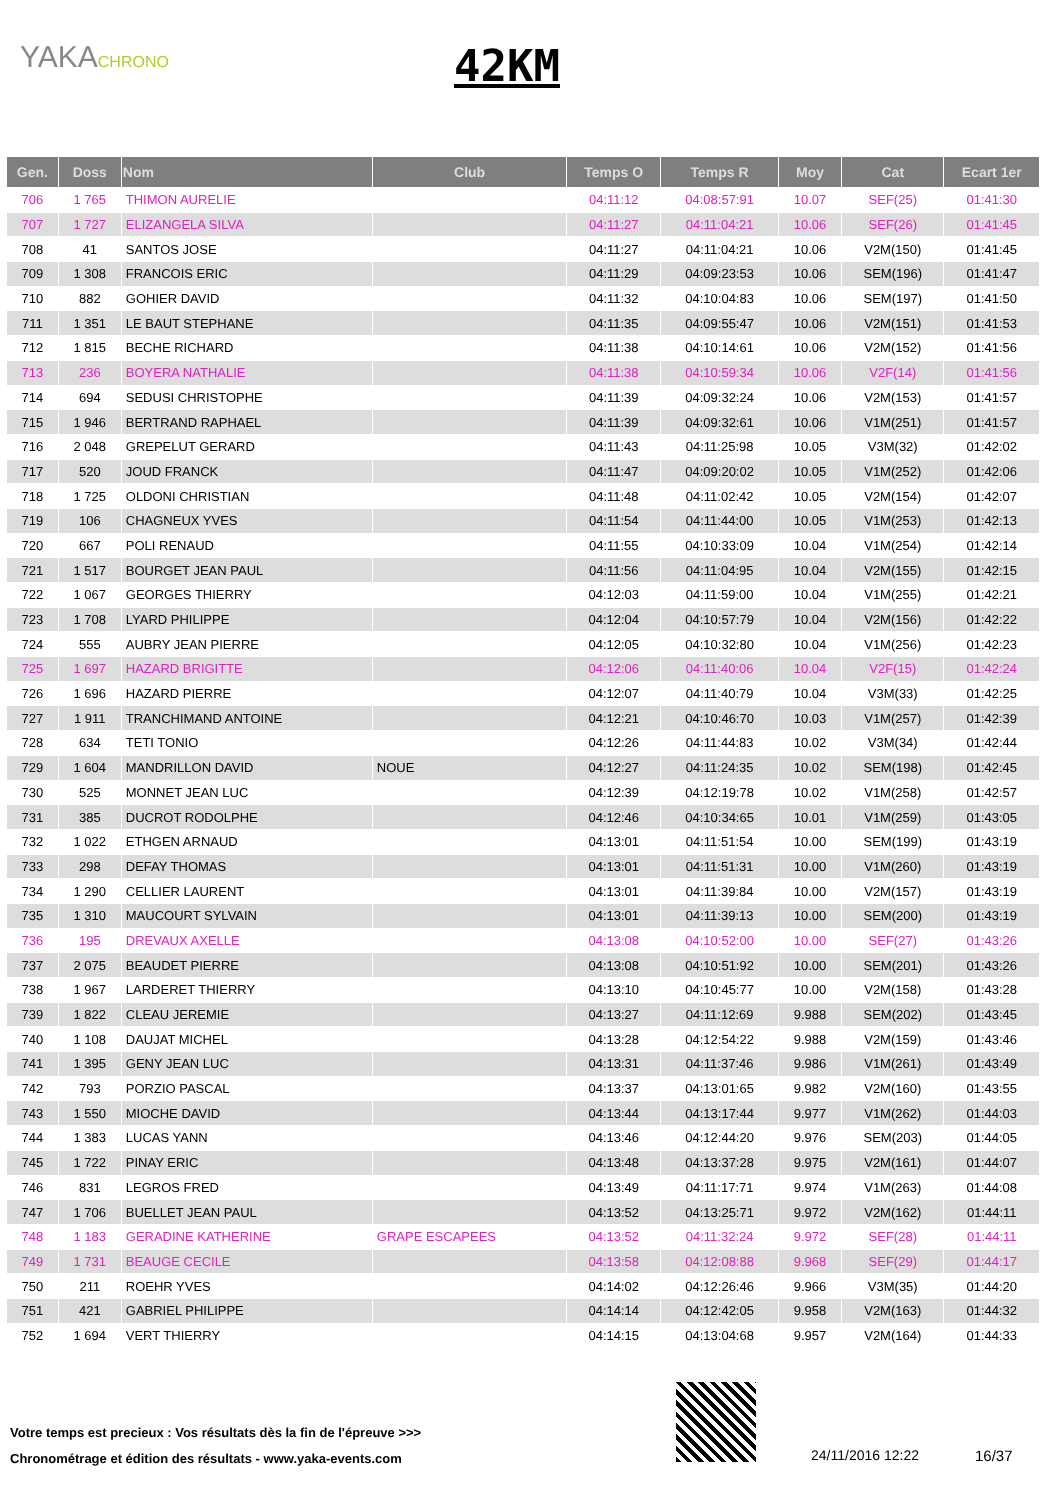YAKACHRONO 42KM
| Gen. | Doss | Nom | Club | Temps O | Temps R | Moy | Cat | Ecart 1er |
| --- | --- | --- | --- | --- | --- | --- | --- | --- |
| 706 | 1 765 | THIMON AURELIE | | 04:11:12 | 04:08:57:91 | 10.07 | SEF(25) | 01:41:30 |
| 707 | 1 727 | ELIZANGELA SILVA | | 04:11:27 | 04:11:04:21 | 10.06 | SEF(26) | 01:41:45 |
| 708 | 41 | SANTOS JOSE | | 04:11:27 | 04:11:04:21 | 10.06 | V2M(150) | 01:41:45 |
| 709 | 1 308 | FRANCOIS ERIC | | 04:11:29 | 04:09:23:53 | 10.06 | SEM(196) | 01:41:47 |
| 710 | 882 | GOHIER DAVID | | 04:11:32 | 04:10:04:83 | 10.06 | SEM(197) | 01:41:50 |
| 711 | 1 351 | LE BAUT STEPHANE | | 04:11:35 | 04:09:55:47 | 10.06 | V2M(151) | 01:41:53 |
| 712 | 1 815 | BECHE RICHARD | | 04:11:38 | 04:10:14:61 | 10.06 | V2M(152) | 01:41:56 |
| 713 | 236 | BOYERA NATHALIE | | 04:11:38 | 04:10:59:34 | 10.06 | V2F(14) | 01:41:56 |
| 714 | 694 | SEDUSI CHRISTOPHE | | 04:11:39 | 04:09:32:24 | 10.06 | V2M(153) | 01:41:57 |
| 715 | 1 946 | BERTRAND RAPHAEL | | 04:11:39 | 04:09:32:61 | 10.06 | V1M(251) | 01:41:57 |
| 716 | 2 048 | GREPELUT GERARD | | 04:11:43 | 04:11:25:98 | 10.05 | V3M(32) | 01:42:02 |
| 717 | 520 | JOUD FRANCK | | 04:11:47 | 04:09:20:02 | 10.05 | V1M(252) | 01:42:06 |
| 718 | 1 725 | OLDONI CHRISTIAN | | 04:11:48 | 04:11:02:42 | 10.05 | V2M(154) | 01:42:07 |
| 719 | 106 | CHAGNEUX YVES | | 04:11:54 | 04:11:44:00 | 10.05 | V1M(253) | 01:42:13 |
| 720 | 667 | POLI RENAUD | | 04:11:55 | 04:10:33:09 | 10.04 | V1M(254) | 01:42:14 |
| 721 | 1 517 | BOURGET JEAN PAUL | | 04:11:56 | 04:11:04:95 | 10.04 | V2M(155) | 01:42:15 |
| 722 | 1 067 | GEORGES THIERRY | | 04:12:03 | 04:11:59:00 | 10.04 | V1M(255) | 01:42:21 |
| 723 | 1 708 | LYARD PHILIPPE | | 04:12:04 | 04:10:57:79 | 10.04 | V2M(156) | 01:42:22 |
| 724 | 555 | AUBRY JEAN PIERRE | | 04:12:05 | 04:10:32:80 | 10.04 | V1M(256) | 01:42:23 |
| 725 | 1 697 | HAZARD BRIGITTE | | 04:12:06 | 04:11:40:06 | 10.04 | V2F(15) | 01:42:24 |
| 726 | 1 696 | HAZARD PIERRE | | 04:12:07 | 04:11:40:79 | 10.04 | V3M(33) | 01:42:25 |
| 727 | 1 911 | TRANCHIMAND ANTOINE | | 04:12:21 | 04:10:46:70 | 10.03 | V1M(257) | 01:42:39 |
| 728 | 634 | TETI TONIO | | 04:12:26 | 04:11:44:83 | 10.02 | V3M(34) | 01:42:44 |
| 729 | 1 604 | MANDRILLON DAVID | NOUE | 04:12:27 | 04:11:24:35 | 10.02 | SEM(198) | 01:42:45 |
| 730 | 525 | MONNET JEAN LUC | | 04:12:39 | 04:12:19:78 | 10.02 | V1M(258) | 01:42:57 |
| 731 | 385 | DUCROT RODOLPHE | | 04:12:46 | 04:10:34:65 | 10.01 | V1M(259) | 01:43:05 |
| 732 | 1 022 | ETHGEN ARNAUD | | 04:13:01 | 04:11:51:54 | 10.00 | SEM(199) | 01:43:19 |
| 733 | 298 | DEFAY THOMAS | | 04:13:01 | 04:11:51:31 | 10.00 | V1M(260) | 01:43:19 |
| 734 | 1 290 | CELLIER LAURENT | | 04:13:01 | 04:11:39:84 | 10.00 | V2M(157) | 01:43:19 |
| 735 | 1 310 | MAUCOURT SYLVAIN | | 04:13:01 | 04:11:39:13 | 10.00 | SEM(200) | 01:43:19 |
| 736 | 195 | DREVAUX AXELLE | | 04:13:08 | 04:10:52:00 | 10.00 | SEF(27) | 01:43:26 |
| 737 | 2 075 | BEAUDET PIERRE | | 04:13:08 | 04:10:51:92 | 10.00 | SEM(201) | 01:43:26 |
| 738 | 1 967 | LARDERET THIERRY | | 04:13:10 | 04:10:45:77 | 10.00 | V2M(158) | 01:43:28 |
| 739 | 1 822 | CLEAU JEREMIE | | 04:13:27 | 04:11:12:69 | 9.988 | SEM(202) | 01:43:45 |
| 740 | 1 108 | DAUJAT MICHEL | | 04:13:28 | 04:12:54:22 | 9.988 | V2M(159) | 01:43:46 |
| 741 | 1 395 | GENY JEAN LUC | | 04:13:31 | 04:11:37:46 | 9.986 | V1M(261) | 01:43:49 |
| 742 | 793 | PORZIO PASCAL | | 04:13:37 | 04:13:01:65 | 9.982 | V2M(160) | 01:43:55 |
| 743 | 1 550 | MIOCHE DAVID | | 04:13:44 | 04:13:17:44 | 9.977 | V1M(262) | 01:44:03 |
| 744 | 1 383 | LUCAS YANN | | 04:13:46 | 04:12:44:20 | 9.976 | SEM(203) | 01:44:05 |
| 745 | 1 722 | PINAY ERIC | | 04:13:48 | 04:13:37:28 | 9.975 | V2M(161) | 01:44:07 |
| 746 | 831 | LEGROS FRED | | 04:13:49 | 04:11:17:71 | 9.974 | V1M(263) | 01:44:08 |
| 747 | 1 706 | BUELLET JEAN PAUL | | 04:13:52 | 04:13:25:71 | 9.972 | V2M(162) | 01:44:11 |
| 748 | 1 183 | GERADINE KATHERINE | GRAPE ESCAPEES | 04:13:52 | 04:11:32:24 | 9.972 | SEF(28) | 01:44:11 |
| 749 | 1 731 | BEAUGE CECILE | | 04:13:58 | 04:12:08:88 | 9.968 | SEF(29) | 01:44:17 |
| 750 | 211 | ROEHR YVES | | 04:14:02 | 04:12:26:46 | 9.966 | V3M(35) | 01:44:20 |
| 751 | 421 | GABRIEL PHILIPPE | | 04:14:14 | 04:12:42:05 | 9.958 | V2M(163) | 01:44:32 |
| 752 | 1 694 | VERT THIERRY | | 04:14:15 | 04:13:04:68 | 9.957 | V2M(164) | 01:44:33 |
Votre temps est precieux : Vos résultats dès la fin de l'épreuve >>>
Chronométrage et édition des résultats - www.yaka-events.com
24/11/2016 12:22 16/37